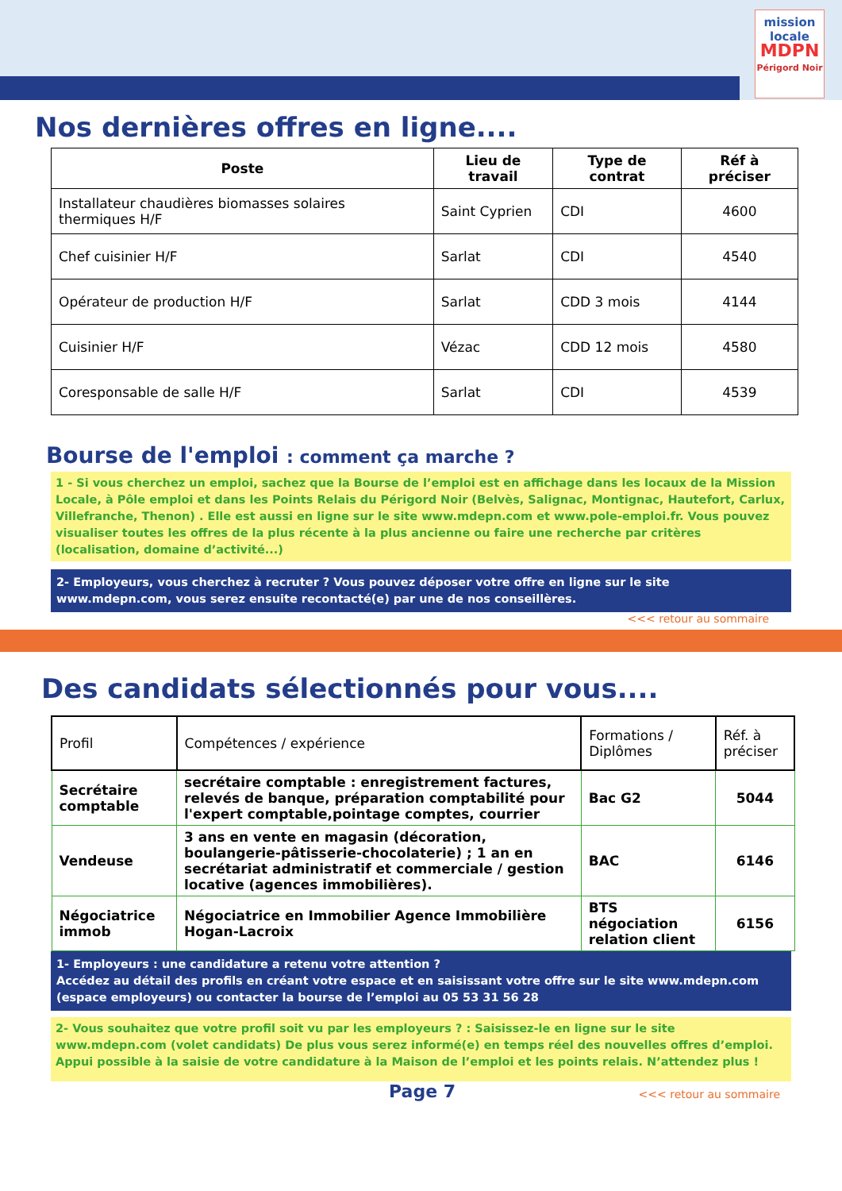mission
locale
MDPN
Périgord Noir
Nos dernières offres en ligne....
| Poste | Lieu de travail | Type de contrat | Réf à préciser |
| --- | --- | --- | --- |
| Installateur chaudières biomasses solaires thermiques H/F | Saint Cyprien | CDI | 4600 |
| Chef cuisinier H/F | Sarlat | CDI | 4540 |
| Opérateur de production H/F | Sarlat | CDD 3 mois | 4144 |
| Cuisinier H/F | Vézac | CDD 12 mois | 4580 |
| Coresponsable de salle H/F | Sarlat | CDI | 4539 |
Bourse de l'emploi : comment ça marche ?
1 - Si vous cherchez un emploi, sachez que la Bourse de l’emploi est en affichage dans les locaux de la Mission Locale, à Pôle emploi et dans les Points Relais du Périgord Noir (Belvès, Salignac, Montignac, Hautefort, Carlux, Villefranche, Thenon) . Elle est aussi en ligne sur le site www.mdepn.com et www.pole-emploi.fr. Vous pouvez visualiser toutes les offres de la plus récente à la plus ancienne ou faire une recherche par critères (localisation, domaine d’activité...)
2- Employeurs, vous cherchez à recruter ? Vous pouvez déposer votre offre en ligne sur le site www.mdepn.com, vous serez ensuite recontacté(e) par une de nos conseillères.
<<< retour au sommaire
Des candidats sélectionnés pour vous....
| Profil | Compétences / expérience | Formations / Diplômes | Réf. à préciser |
| Secrétaire comptable | secrétaire comptable : enregistrement factures, relevés de banque, préparation comptabilité pour l'expert comptable,pointage comptes, courrier | Bac G2 | 5044 |
| Vendeuse | 3 ans en vente en magasin (décoration, boulangerie-pâtisserie-chocolaterie) ; 1 an en secrétariat administratif et commerciale / gestion locative (agences immobilières). | BAC | 6146 |
| Négociatrice immob | Négociatrice en Immobilier Agence Immobilière Hogan-Lacroix | BTS négociation relation client | 6156 |
1- Employeurs : une candidature a retenu votre attention ?
Accédez au détail des profils en créant votre espace et en saisissant votre offre sur le site www.mdepn.com (espace employeurs) ou contacter la bourse de l’emploi au 05 53 31 56 28
2- Vous souhaitez que votre profil soit vu par les employeurs ? : Saisissez-le en ligne sur le site www.mdepn.com (volet candidats) De plus vous serez informé(e) en temps réel des nouvelles offres d’emploi. Appui possible à la saisie de votre candidature à la Maison de l’emploi et les points relais. N’attendez plus !
Page 7 <<< retour au sommaire